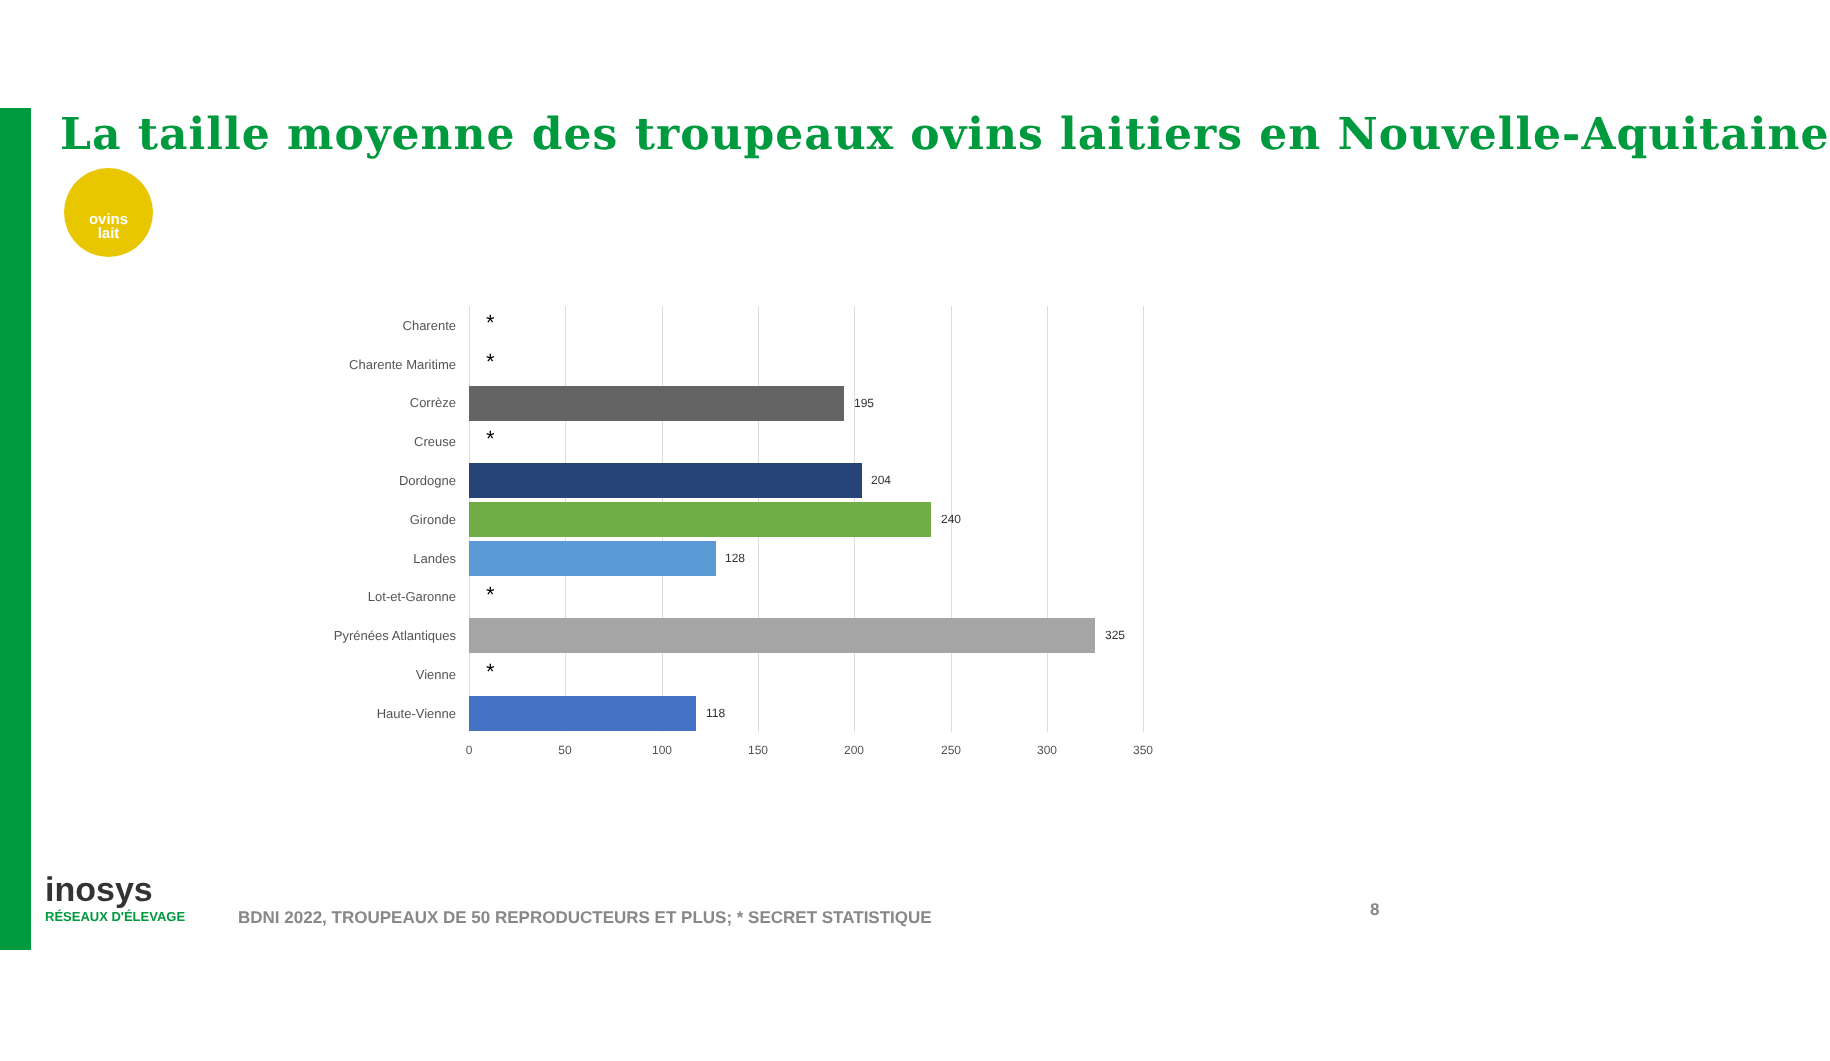La taille moyenne des troupeaux ovins laitiers en Nouvelle-Aquitaine
ovins
lait
Charente
*
Charente Maritime
*
Corrèze
195
Creuse
*
Dordogne
204
Gironde
240
Landes
128
Lot-et-Garonne
*
Pyrénées Atlantiques
325
Vienne
*
Haute-Vienne
118
0 50 100 150 200 250 300 350
inosys
RÉSEAUX D'ÉLEVAGE
BDNI 2022, TROUPEAUX DE 50 REPRODUCTEURS ET PLUS; * SECRET STATISTIQUE
8